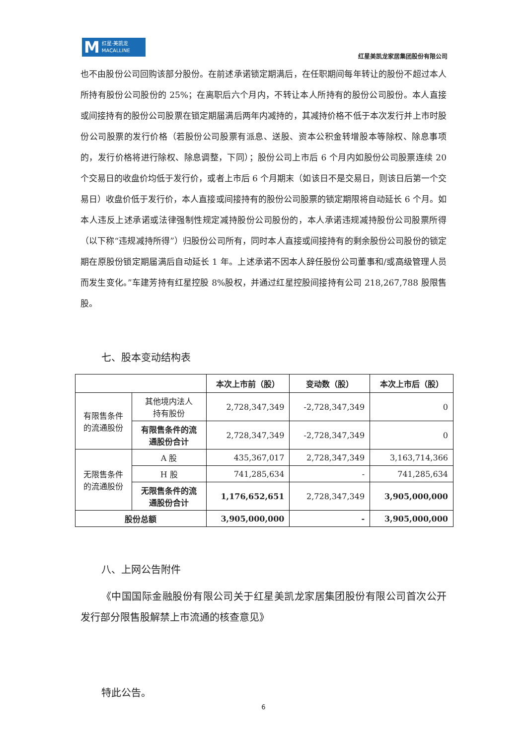M红星·美凯龙
MACALLINE
红星美凯龙家居集团股份有限公司
也不由股份公司回购该部分股份。在前述承诺锁定期满后，在任职期间每年转让的股份不超过本人所持有股份公司股份的 25%；在离职后六个月内，不转让本人所持有的股份公司股份。本人直接或间接持有的股份公司股票在锁定期届满后两年内减持的，其减持价格不低于本次发行并上市时股份公司股票的发行价格（若股份公司股票有派息、送股、资本公积金转增股本等除权、除息事项的，发行价格将进行除权、除息调整，下同）；股份公司上市后 6 个月内如股份公司股票连续 20 个交易日的收盘价均低于发行价，或者上市后 6 个月期末（如该日不是交易日，则该日后第一个交易日）收盘价低于发行价，本人直接或间接持有的股份公司股票的锁定期限将自动延长 6 个月。如本人违反上述承诺或法律强制性规定减持股份公司股份的，本人承诺违规减持股份公司股票所得（以下称“违规减持所得”）归股份公司所有，同时本人直接或间接持有的剩余股份公司股份的锁定期在原股份锁定期届满后自动延长 1 年。上述承诺不因本人辞任股份公司董事和/或高级管理人员而发生变化。”车建芳持有红星控股 8%股权，并通过红星控股间接持有公司 218,267,788 股限售股。
七、股本变动结构表
| | | 本次上市前（股） | 变动数（股） | 本次上市后（股） |
| --- | --- | --- | --- | --- |
| 有限售条件 的流通股份 | 其他境内法人 持有股份 | 2,728,347,349 | -2,728,347,349 | 0 |
| | 有限售条件的流 通股份合计 | 2,728,347,349 | -2,728,347,349 | 0 |
| 无限售条件 的流通股份 | A 股 | 435,367,017 | 2,728,347,349 | 3,163,714,366 |
| | H 股 | 741,285,634 | - | 741,285,634 |
| | 无限售条件的流 通股份合计 | 1,176,652,651 | 2,728,347,349 | 3,905,000,000 |
| 股份总额 | | 3,905,000,000 | - | 3,905,000,000 |
八、上网公告附件
《中国国际金融股份有限公司关于红星美凯龙家居集团股份有限公司首次公开发行部分限售股解禁上市流通的核查意见》
特此公告。
6